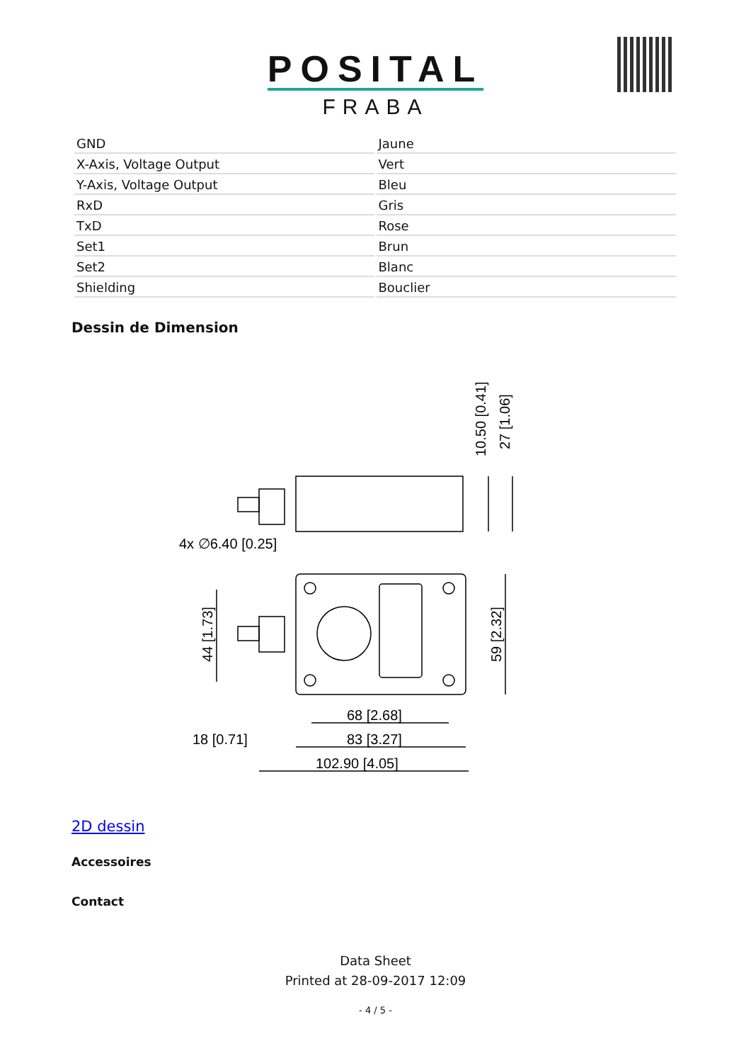POSITAL
FRABA
| GND | Jaune |
| X-Axis, Voltage Output | Vert |
| Y-Axis, Voltage Output | Bleu |
| RxD | Gris |
| TxD | Rose |
| Set1 | Brun |
| Set2 | Blanc |
| Shielding | Bouclier |
Dessin de Dimension
4x ∅6.40 [0.25]
68 [2.68]
83 [3.27]
102.90 [4.05]
18 [0.71]
44 [1.73]
59 [2.32]
10.50 [0.41]
27 [1.06]
2D dessin
Accessoires
Contact
Data Sheet
Printed at 28-09-2017 12:09
- 4 / 5 -